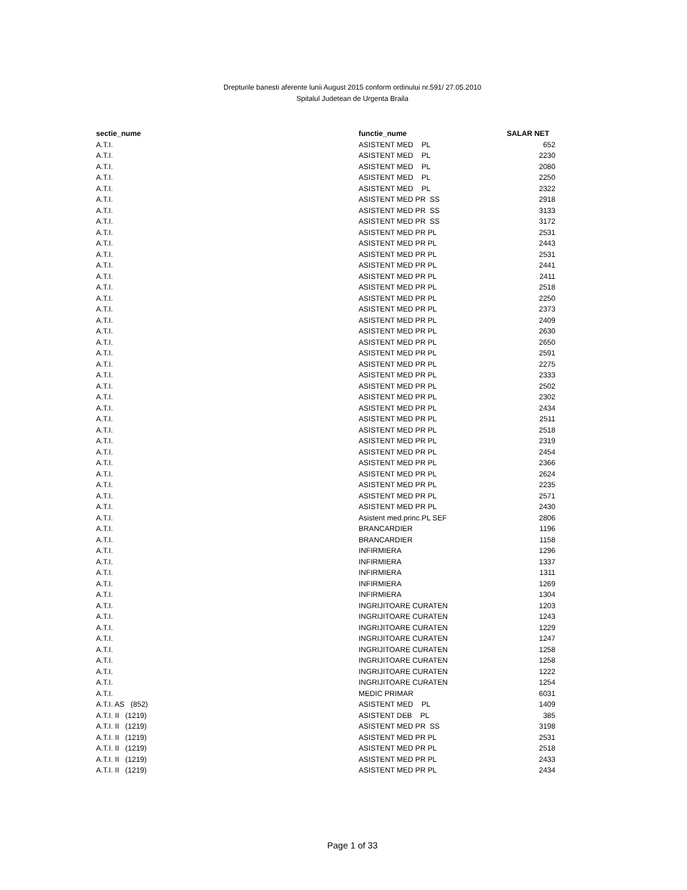Drepturile banesti aferente lunii August 2015 conform ordinului nr.591/ 27.05.2010
Spitalul Judetean de Urgenta Braila
| sectie_nume | functie_nume | SALAR NET |
| --- | --- | --- |
| A.T.I. | ASISTENT MED PL | 652 |
| A.T.I. | ASISTENT MED PL | 2230 |
| A.T.I. | ASISTENT MED PL | 2080 |
| A.T.I. | ASISTENT MED PL | 2250 |
| A.T.I. | ASISTENT MED PL | 2322 |
| A.T.I. | ASISTENT MED PR SS | 2918 |
| A.T.I. | ASISTENT MED PR SS | 3133 |
| A.T.I. | ASISTENT MED PR SS | 3172 |
| A.T.I. | ASISTENT MED PR PL | 2531 |
| A.T.I. | ASISTENT MED PR PL | 2443 |
| A.T.I. | ASISTENT MED PR PL | 2531 |
| A.T.I. | ASISTENT MED PR PL | 2441 |
| A.T.I. | ASISTENT MED PR PL | 2411 |
| A.T.I. | ASISTENT MED PR PL | 2518 |
| A.T.I. | ASISTENT MED PR PL | 2250 |
| A.T.I. | ASISTENT MED PR PL | 2373 |
| A.T.I. | ASISTENT MED PR PL | 2409 |
| A.T.I. | ASISTENT MED PR PL | 2630 |
| A.T.I. | ASISTENT MED PR PL | 2650 |
| A.T.I. | ASISTENT MED PR PL | 2591 |
| A.T.I. | ASISTENT MED PR PL | 2275 |
| A.T.I. | ASISTENT MED PR PL | 2333 |
| A.T.I. | ASISTENT MED PR PL | 2502 |
| A.T.I. | ASISTENT MED PR PL | 2302 |
| A.T.I. | ASISTENT MED PR PL | 2434 |
| A.T.I. | ASISTENT MED PR PL | 2511 |
| A.T.I. | ASISTENT MED PR PL | 2518 |
| A.T.I. | ASISTENT MED PR PL | 2319 |
| A.T.I. | ASISTENT MED PR PL | 2454 |
| A.T.I. | ASISTENT MED PR PL | 2366 |
| A.T.I. | ASISTENT MED PR PL | 2624 |
| A.T.I. | ASISTENT MED PR PL | 2235 |
| A.T.I. | ASISTENT MED PR PL | 2571 |
| A.T.I. | ASISTENT MED PR PL | 2430 |
| A.T.I. | Asistent med.princ.PL SEF | 2806 |
| A.T.I. | BRANCARDIER | 1196 |
| A.T.I. | BRANCARDIER | 1158 |
| A.T.I. | INFIRMIERA | 1296 |
| A.T.I. | INFIRMIERA | 1337 |
| A.T.I. | INFIRMIERA | 1311 |
| A.T.I. | INFIRMIERA | 1269 |
| A.T.I. | INFIRMIERA | 1304 |
| A.T.I. | INGRIJITOARE CURATEN | 1203 |
| A.T.I. | INGRIJITOARE CURATEN | 1243 |
| A.T.I. | INGRIJITOARE CURATEN | 1229 |
| A.T.I. | INGRIJITOARE CURATEN | 1247 |
| A.T.I. | INGRIJITOARE CURATEN | 1258 |
| A.T.I. | INGRIJITOARE CURATEN | 1258 |
| A.T.I. | INGRIJITOARE CURATEN | 1222 |
| A.T.I. | INGRIJITOARE CURATEN | 1254 |
| A.T.I. | MEDIC PRIMAR | 6031 |
| A.T.I. AS (852) | ASISTENT MED PL | 1409 |
| A.T.I. II (1219) | ASISTENT DEB PL | 385 |
| A.T.I. II (1219) | ASISTENT MED PR SS | 3198 |
| A.T.I. II (1219) | ASISTENT MED PR PL | 2531 |
| A.T.I. II (1219) | ASISTENT MED PR PL | 2518 |
| A.T.I. II (1219) | ASISTENT MED PR PL | 2433 |
| A.T.I. II (1219) | ASISTENT MED PR PL | 2434 |
Page 1 of 33